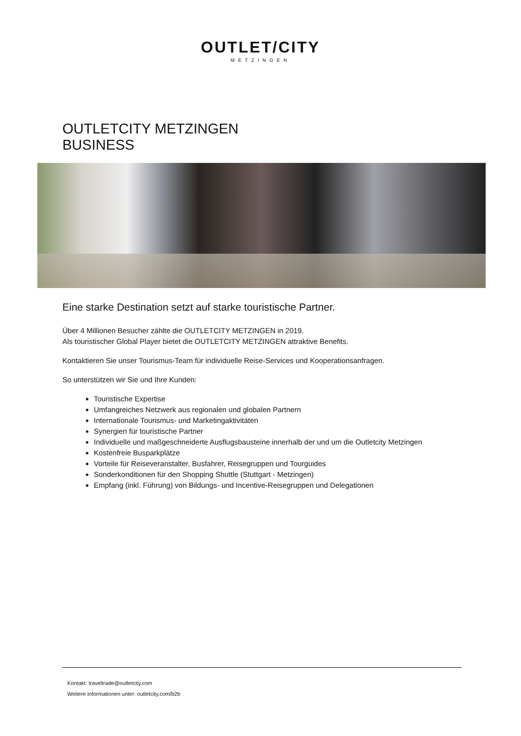OUTLET/CITY
METZINGEN
OUTLETCITY METZINGEN
BUSINESS
Eine starke Destination setzt auf starke touristische Partner.
Über 4 Millionen Besucher zählte die OUTLETCITY METZINGEN in 2019.
Als touristischer Global Player bietet die OUTLETCITY METZINGEN attraktive Benefits.
Kontaktieren Sie unser Tourismus-Team für individuelle Reise-Services und Kooperationsanfragen.
So unterstützen wir Sie und Ihre Kunden:
Touristische Expertise
Umfangreiches Netzwerk aus regionalen und globalen Partnern
Internationale Tourismus- und Marketingaktivitäten
Synergien für touristische Partner
Individuelle und maßgeschneiderte Ausflugsbausteine innerhalb der und um die Outletcity Metzingen
Kostenfreie Busparkplätze
Vorteile für Reiseveranstalter, Busfahrer, Reisegruppen und Tourguides
Sonderkonditionen für den Shopping Shuttle (Stuttgart - Metzingen)
Empfang (inkl. Führung) von Bildungs- und Incentive-Reisegruppen und Delegationen
Kontakt: traveltrade@outletcity.com
Weitere Informationen unter: outletcity.com/b2b